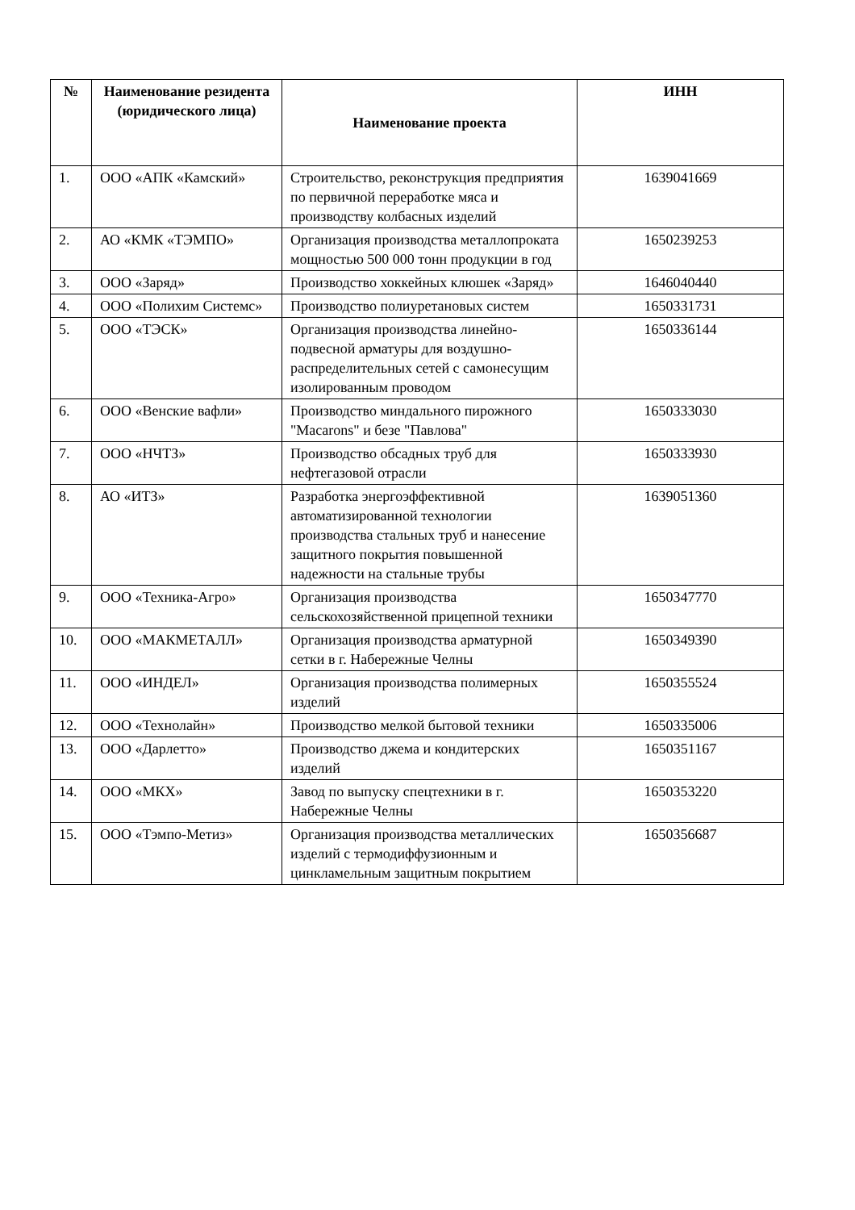| № | Наименование резидента (юридического лица) | Наименование проекта | ИНН |
| --- | --- | --- | --- |
| 1. | ООО «АПК «Камский» | Строительство, реконструкция предприятия по первичной переработке мяса и производству колбасных изделий | 1639041669 |
| 2. | АО «КМК «ТЭМПО» | Организация производства металлопроката мощностью 500 000 тонн продукции в год | 1650239253 |
| 3. | ООО «Заряд» | Производство хоккейных клюшек «Заряд» | 1646040440 |
| 4. | ООО «Полихим Системс» | Производство полиуретановых систем | 1650331731 |
| 5. | ООО «ТЭСК» | Организация производства линейно-подвесной арматуры для воздушно-распределительных сетей с самонесущим изолированным проводом | 1650336144 |
| 6. | ООО «Венские вафли» | Производство миндального пирожного "Macarons" и безе "Павлова" | 1650333030 |
| 7. | ООО «НЧТЗ» | Производство обсадных труб для нефтегазовой отрасли | 1650333930 |
| 8. | АО «ИТЗ» | Разработка энергоэффективной автоматизированной технологии производства стальных труб и нанесение защитного покрытия повышенной надежности на стальные трубы | 1639051360 |
| 9. | ООО «Техника-Агро» | Организация производства сельскохозяйственной прицепной техники | 1650347770 |
| 10. | ООО «МАКМЕТАЛЛ» | Организация производства арматурной сетки в г. Набережные Челны | 1650349390 |
| 11. | ООО «ИНДЕЛ» | Организация производства полимерных изделий | 1650355524 |
| 12. | ООО «Технолайн» | Производство мелкой бытовой техники | 1650335006 |
| 13. | ООО «Дарлетто» | Производство джема и кондитерских изделий | 1650351167 |
| 14. | ООО «МКХ» | Завод по выпуску спецтехники в г. Набережные Челны | 1650353220 |
| 15. | ООО «Тэмпо-Метиз» | Организация производства металлических изделий с термодиффузионным и цинкламельным защитным покрытием | 1650356687 |